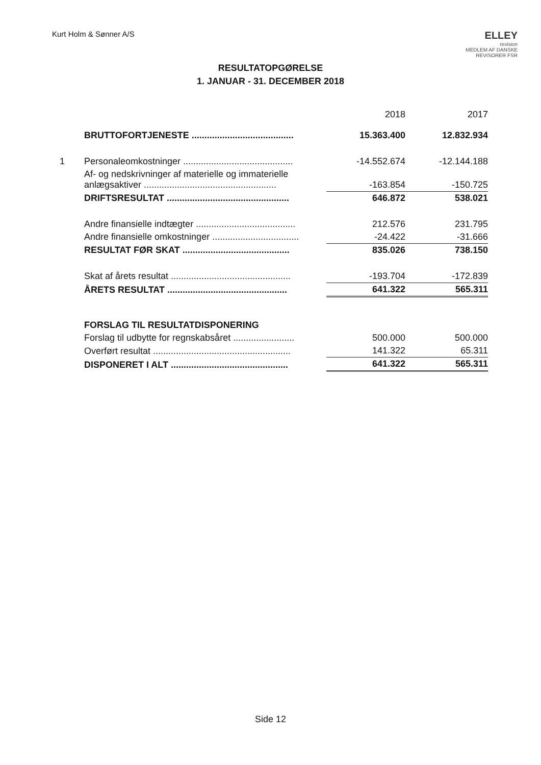Kurt Holm & Sønner A/S
ELLEY
revision
MEDLEM AF DANSKE REVISORER FSR
RESULTATOPGØRELSE
1. JANUAR - 31. DECEMBER 2018
| | | 2018 | 2017 |
| --- | --- | --- | --- |
| | BRUTTOFORTJENESTE ........................................ | 15.363.400 | 12.832.934 |
| 1 | Personaleomkostninger ........................................... | -14.552.674 | -12.144.188 |
| | Af- og nedskrivninger af materielle og immaterielle anlægsaktiver .................................................... | -163.854 | -150.725 |
| | DRIFTSRESULTAT ................................................ | 646.872 | 538.021 |
| | Andre finansielle indtægter ....................................... | 212.576 | 231.795 |
| | Andre finansielle omkostninger .................................. | -24.422 | -31.666 |
| | RESULTAT FØR SKAT .......................................... | 835.026 | 738.150 |
| | Skat af årets resultat ............................................... | -193.704 | -172.839 |
| | ÅRETS RESULTAT ............................................... | 641.322 | 565.311 |
| | FORSLAG TIL RESULTATDISPONERING | | |
| | Forslag til udbytte for regnskabsåret ........................ | 500.000 | 500.000 |
| | Overført resultat ...................................................... | 141.322 | 65.311 |
| | DISPONERET I ALT .............................................. | 641.322 | 565.311 |
Side 12